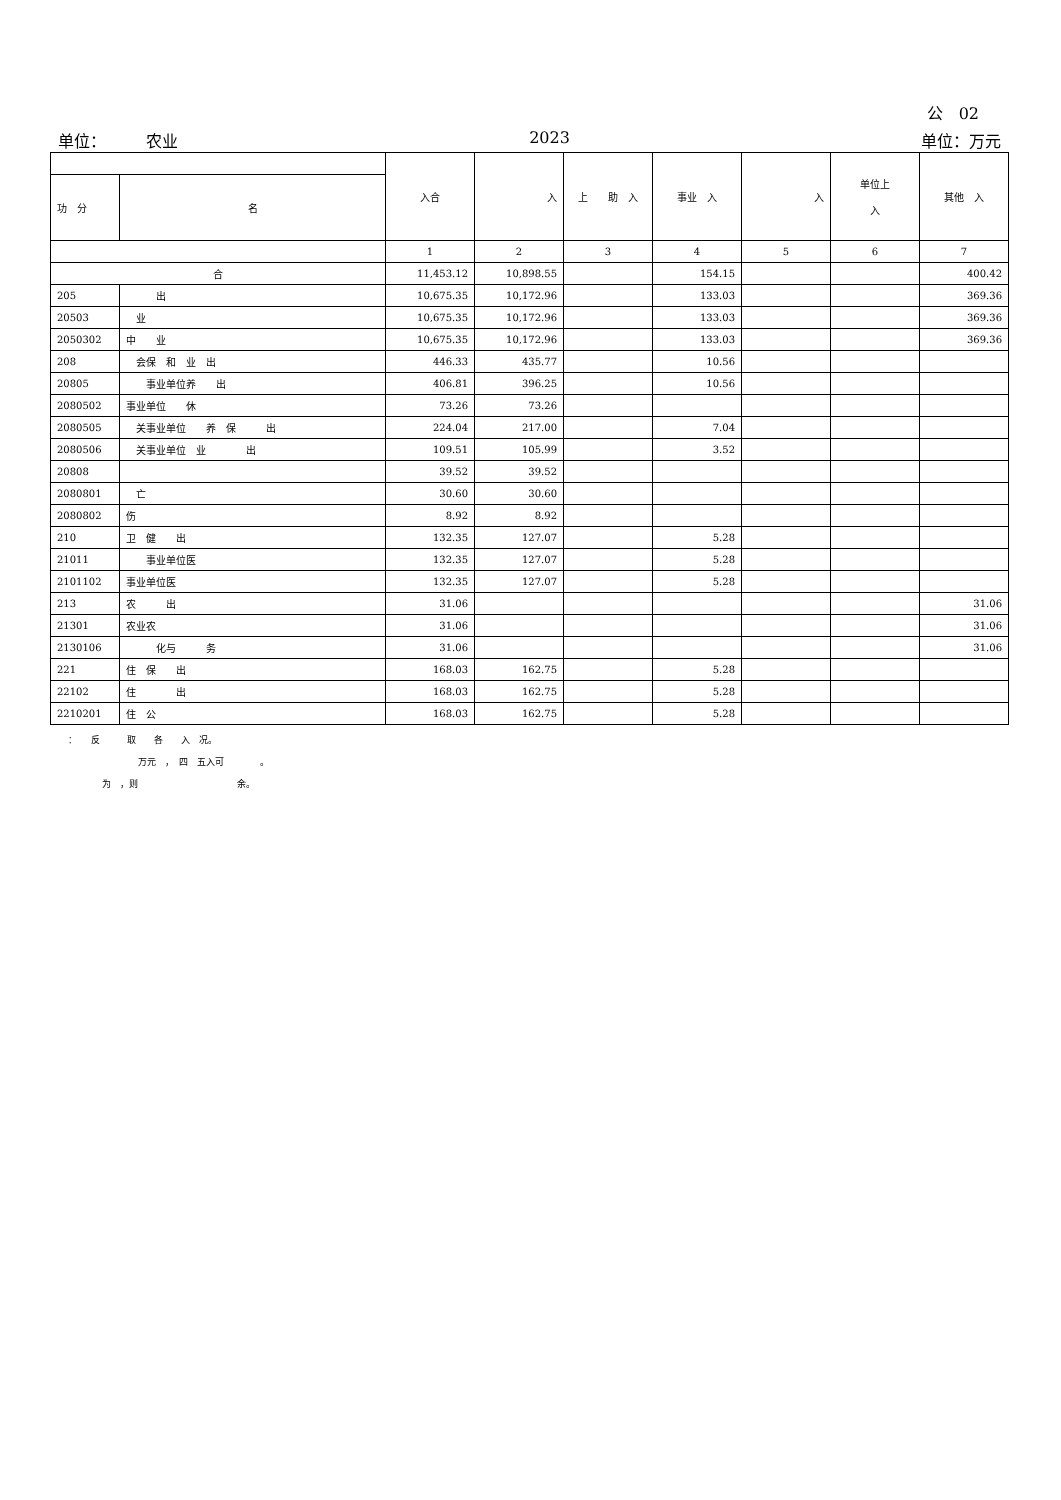公　02
单位：　　　农业 2023 单位：万元
| | | 入合 | 入 | 上 助 入 | 事业 入 | 入 | 单位上 入 | 其他 入 |
| --- | --- | --- | --- | --- | --- | --- | --- | --- |
| 功 分 | 名 | | | | | | | |
| | | 1 | 2 | 3 | 4 | 5 | 6 | 7 |
| 合 | | 11,453.12 | 10,898.55 | | 154.15 | | | 400.42 |
| 205 | 出 | 10,675.35 | 10,172.96 | | 133.03 | | | 369.36 |
| 20503 | 业 | 10,675.35 | 10,172.96 | | 133.03 | | | 369.36 |
| 2050302 | 中 业 | 10,675.35 | 10,172.96 | | 133.03 | | | 369.36 |
| 208 | 会保 和 业 出 | 446.33 | 435.77 | | 10.56 | | | |
| 20805 | 事业单位养 出 | 406.81 | 396.25 | | 10.56 | | | |
| 2080502 | 事业单位 休 | 73.26 | 73.26 | | | | | |
| 2080505 | 关事业单位 养 保 出 | 224.04 | 217.00 | | 7.04 | | | |
| 2080506 | 关事业单位 业 出 | 109.51 | 105.99 | | 3.52 | | | |
| 20808 | | 39.52 | 39.52 | | | | | |
| 2080801 | 亡 | 30.60 | 30.60 | | | | | |
| 2080802 | 伤 | 8.92 | 8.92 | | | | | |
| 210 | 卫 健 出 | 132.35 | 127.07 | | 5.28 | | | |
| 21011 | 事业单位医 | 132.35 | 127.07 | | 5.28 | | | |
| 2101102 | 事业单位医 | 132.35 | 127.07 | | 5.28 | | | |
| 213 | 农 出 | 31.06 | | | | | | 31.06 |
| 21301 | 农业农 | 31.06 | | | | | | 31.06 |
| 2130106 | 化与 务 | 31.06 | | | | | | 31.06 |
| 221 | 住 保 出 | 168.03 | 162.75 | | 5.28 | | | |
| 22102 | 住 出 | 168.03 | 162.75 | | 5.28 | | | |
| 2210201 | 住 公 | 168.03 | 162.75 | | 5.28 | | | |
：　　反　　　取　　各　　入　况。
万元　，　四　五入可　　　　。
为　，则　　　　　　　　　　　余。